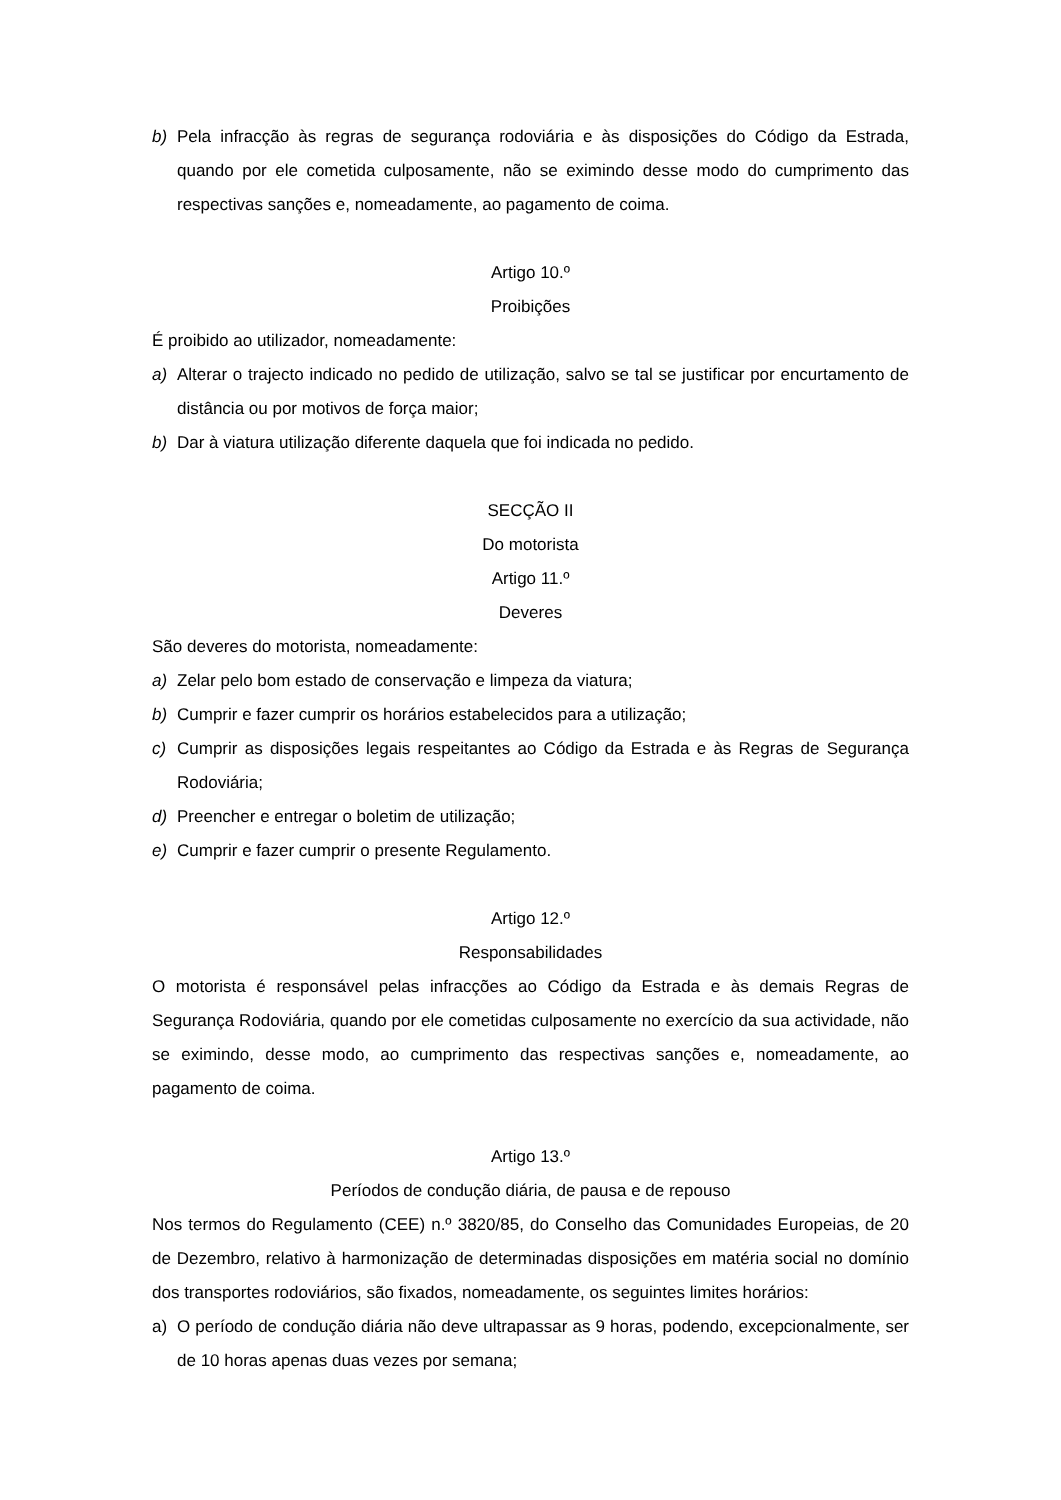b) Pela infracção às regras de segurança rodoviária e às disposições do Código da Estrada, quando por ele cometida culposamente, não se eximindo desse modo do cumprimento das respectivas sanções e, nomeadamente, ao pagamento de coima.
Artigo 10.º
Proibições
É proibido ao utilizador, nomeadamente:
a) Alterar o trajecto indicado no pedido de utilização, salvo se tal se justificar por encurtamento de distância ou por motivos de força maior;
b) Dar à viatura utilização diferente daquela que foi indicada no pedido.
SECÇÃO II
Do motorista
Artigo 11.º
Deveres
São deveres do motorista, nomeadamente:
a) Zelar pelo bom estado de conservação e limpeza da viatura;
b) Cumprir e fazer cumprir os horários estabelecidos para a utilização;
c) Cumprir as disposições legais respeitantes ao Código da Estrada e às Regras de Segurança Rodoviária;
d) Preencher e entregar o boletim de utilização;
e) Cumprir e fazer cumprir o presente Regulamento.
Artigo 12.º
Responsabilidades
O motorista é responsável pelas infracções ao Código da Estrada e às demais Regras de Segurança Rodoviária, quando por ele cometidas culposamente no exercício da sua actividade, não se eximindo, desse modo, ao cumprimento das respectivas sanções e, nomeadamente, ao pagamento de coima.
Artigo 13.º
Períodos de condução diária, de pausa e de repouso
Nos termos do Regulamento (CEE) n.º 3820/85, do Conselho das Comunidades Europeias, de 20 de Dezembro, relativo à harmonização de determinadas disposições em matéria social no domínio dos transportes rodoviários, são fixados, nomeadamente, os seguintes limites horários:
a) O período de condução diária não deve ultrapassar as 9 horas, podendo, excepcionalmente, ser de 10 horas apenas duas vezes por semana;